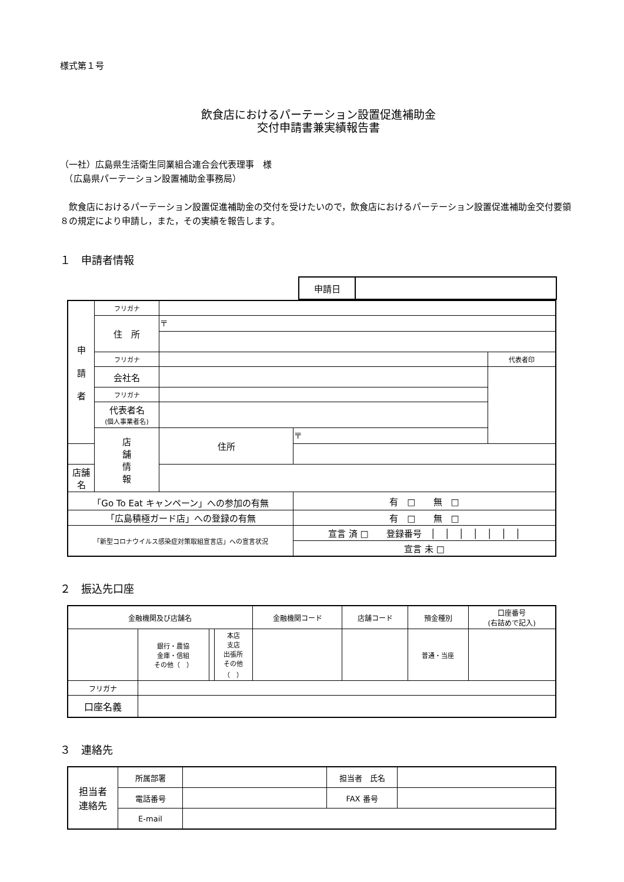様式第１号
飲食店におけるパーテーション設置促進補助金
交付申請書兼実績報告書
（一社）広島県生活衛生同業組合連合会代表理事　様
　（広島県パーテーション設置補助金事務局）
　飲食店におけるパーテーション設置促進補助金の交付を受けたいので，飲食店におけるパーテーション設置促進補助金交付要領８の規定により申請し，また，その実績を報告します。
１　申請者情報
| 申請日 | |
| 申 請 者 | フリガナ | | | |
| | 住 所 | 〒 | | |
| | フリガナ | | | 代表者印 |
| | 会社名 | | | |
| | フリガナ | | | |
| | 代表者名 (個人事業者名) | | | |
| | 店 舗 情 報 | 住所 | 〒 | |
| 店舗名 | | | | |
| 「Go To Eat キャンペーン」への参加の有無 | | | 有 □ 無 □ | |
| 「広島積極ガード店」への登録の有無 | | | 有 □ 無 □ | |
| 「新型コロナウイルス感染症対策取組宣言店」への宣言状況 | | | 宣言 済 □ 登録番号 │ │ │ │ │ │ │ | |
| | | | 宣言 未 □ | |
２　振込先口座
| 金融機関及び店舗名 | | | | 金融機関コード | 店舗コード | 預金種別 | 口座番号 (右詰めで記入) |
| | 銀行・農協 金庫・信組 その他（ ） | | 本店 支店 出張所 その他 （ ） | | | 普通・当座 | |
| フリガナ | | | | | | | |
| 口座名義 | | | | | | | |
３　連絡先
| 担当者 連絡先 | 所属部署 | | 担当者 氏名 | |
| | 電話番号 | | FAX 番号 | |
| | E-mail | | | |